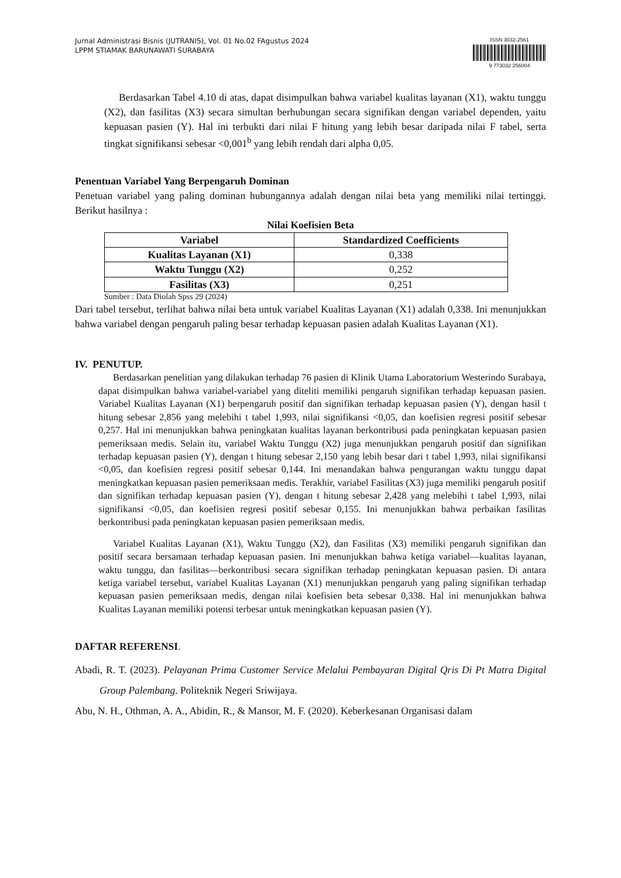Jurnal Administrasi Bisnis (JUTRANIS), Vol. 01 No.02 FAgustus 2024
LPPM STIAMAK BARUNAWATI SURABAYA
ISSN 3032-2561
9 773032 256004
Berdasarkan Tabel 4.10 di atas, dapat disimpulkan bahwa variabel kualitas layanan (X1), waktu tunggu (X2), dan fasilitas (X3) secara simultan berhubungan secara signifikan dengan variabel dependen, yaitu kepuasan pasien (Y). Hal ini terbukti dari nilai F hitung yang lebih besar daripada nilai F tabel, serta tingkat signifikansi sebesar <0,001<sup>b</sup> yang lebih rendah dari alpha 0,05.
Penentuan Variabel Yang Berpengaruh Dominan
Penetuan variabel yang paling dominan hubungannya adalah dengan nilai beta yang memiliki nilai tertinggi. Berikut hasilnya :
Nilai Koefisien Beta
| Variabel | Standardized Coefficients |
| --- | --- |
| Kualitas Layanan (X1) | 0,338 |
| Waktu Tunggu (X2) | 0,252 |
| Fasilitas (X3) | 0,251 |
Sumber : Data Diolah Spss 29 (2024)
Dari tabel tersebut, terlihat bahwa nilai beta untuk variabel Kualitas Layanan (X1) adalah 0,338. Ini menunjukkan bahwa variabel dengan pengaruh paling besar terhadap kepuasan pasien adalah Kualitas Layanan (X1).
IV. PENUTUP.
Berdasarkan penelitian yang dilakukan terhadap 76 pasien di Klinik Utama Laboratorium Westerindo Surabaya, dapat disimpulkan bahwa variabel-variabel yang diteliti memiliki pengaruh signifikan terhadap kepuasan pasien. Variabel Kualitas Layanan (X1) berpengaruh positif dan signifikan terhadap kepuasan pasien (Y), dengan hasil t hitung sebesar 2,856 yang melebihi t tabel 1,993, nilai signifikansi <0,05, dan koefisien regresi positif sebesar 0,257. Hal ini menunjukkan bahwa peningkatan kualitas layanan berkontribusi pada peningkatan kepuasan pasien pemeriksaan medis. Selain itu, variabel Waktu Tunggu (X2) juga menunjukkan pengaruh positif dan signifikan terhadap kepuasan pasien (Y), dengan t hitung sebesar 2,150 yang lebih besar dari t tabel 1,993, nilai signifikansi <0,05, dan koefisien regresi positif sebesar 0,144. Ini menandakan bahwa pengurangan waktu tunggu dapat meningkatkan kepuasan pasien pemeriksaan medis. Terakhir, variabel Fasilitas (X3) juga memiliki pengaruh positif dan signifikan terhadap kepuasan pasien (Y), dengan t hitung sebesar 2,428 yang melebihi t tabel 1,993, nilai signifikansi <0,05, dan koefisien regresi positif sebesar 0,155. Ini menunjukkan bahwa perbaikan fasilitas berkontribusi pada peningkatan kepuasan pasien pemeriksaan medis.
Variabel Kualitas Layanan (X1), Waktu Tunggu (X2), dan Fasilitas (X3) memiliki pengaruh signifikan dan positif secara bersamaan terhadap kepuasan pasien. Ini menunjukkan bahwa ketiga variabel—kualitas layanan, waktu tunggu, dan fasilitas—berkontribusi secara signifikan terhadap peningkatan kepuasan pasien. Di antara ketiga variabel tersebut, variabel Kualitas Layanan (X1) menunjukkan pengaruh yang paling signifikan terhadap kepuasan pasien pemeriksaan medis, dengan nilai koefisien beta sebesar 0,338. Hal ini menunjukkan bahwa Kualitas Layanan memiliki potensi terbesar untuk meningkatkan kepuasan pasien (Y).
DAFTAR REFERENSI.
Abadi, R. T. (2023). Pelayanan Prima Customer Service Melalui Pembayaran Digital Qris Di Pt Matra Digital Group Palembang. Politeknik Negeri Sriwijaya.
Abu, N. H., Othman, A. A., Abidin, R., & Mansor, M. F. (2020). Keberkesanan Organisasi dalam